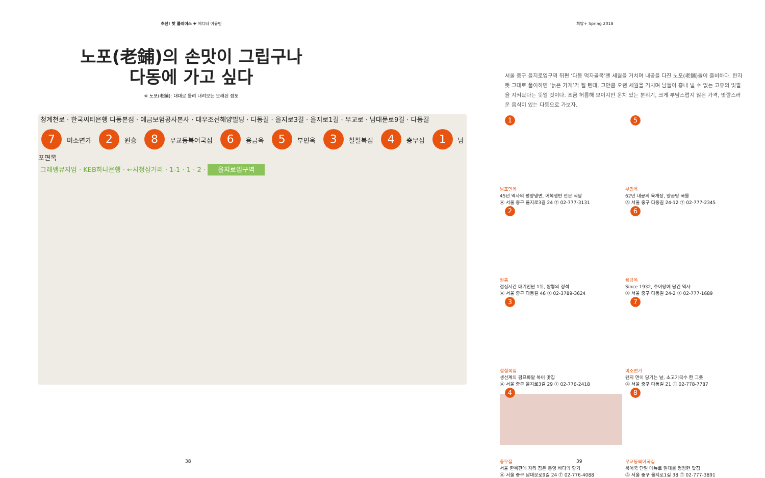추천! 핫 플레이스 ✚ 에디터 이유민
노포(老鋪)의 손맛이 그립구나
다동에 가고 싶다
※ 노포(老鋪): 대대로 물려 내려오는 오래된 점포
청계천로 · 한국씨티은행 다동본점 · 예금보험공사본사 · 대우조선해양빌딩 · 다동길 · 을지로3길 · 을지로1길 · 무교로 · 남대문로9길 · 다동길
7 미소면가 2 원흥 8 무교동북어국집 6 용금옥 5 부민옥 3 철철복집 4 충무집 1 남포면옥
그래뱅뮤지엄 · KEB하나은행 · ←시청삼거리 · 1-1 · 1 · 2 · 을지로입구역
38
희망+ Spring 2018
서울 중구 을지로입구역 뒤편 ‘다동 먹자골목’엔 세월을 거치며 내공을 다진 노포(老鋪)들이 즐비하다. 한자 뜻 그대로 풀이하면 ‘늙은 가게’가 될 텐데, 그만큼 오랜 세월을 거치며 남들이 흉내 낼 수 없는 고유의 빛깔을 지켜왔다는 뜻일 것이다. 조금 허름해 보이지만 운치 있는 분위기, 크게 부담스럽지 않은 가격, 맛깔스러운 음식이 있는 다동으로 가보자.
1
남포면옥
45년 역사의 평양냉면, 어복쟁반 전문 식당
Ⓐ 서울 중구 을지로3길 24 Ⓣ 02-777-3131
5
부민옥
62년 내공의 육개장, 양곰탕 국물
Ⓐ 서울 중구 다동길 24-12 Ⓣ 02-777-2345
2
원흥
점심시간 대기인원 1위, 짬뽕의 정석
Ⓐ 서울 중구 다동길 46 Ⓣ 02-3789-3624
6
용금옥
Since 1932, 추어탕에 담긴 역사
Ⓐ 서울 중구 다동길 24-2 Ⓣ 02-777-1689
3
철철복집
생선계의 팜므파탈 복어 맛집
Ⓐ 서울 중구 을지로3길 29 Ⓣ 02-776-2418
7
미소면가
왠지 면이 당기는 날, 소고기국수 한 그릇
Ⓐ 서울 중구 다동길 21 Ⓣ 02-778-7787
4
충무집
서울 한복판에 자리 잡은 통영 바다의 향기
Ⓐ 서울 중구 남대문로9길 24 Ⓣ 02-776-4088
8
무교동북어국집
북어국 단일 메뉴로 일대를 평정한 맛집
Ⓐ 서울 중구 을지로1길 38 Ⓣ 02-777-3891
39